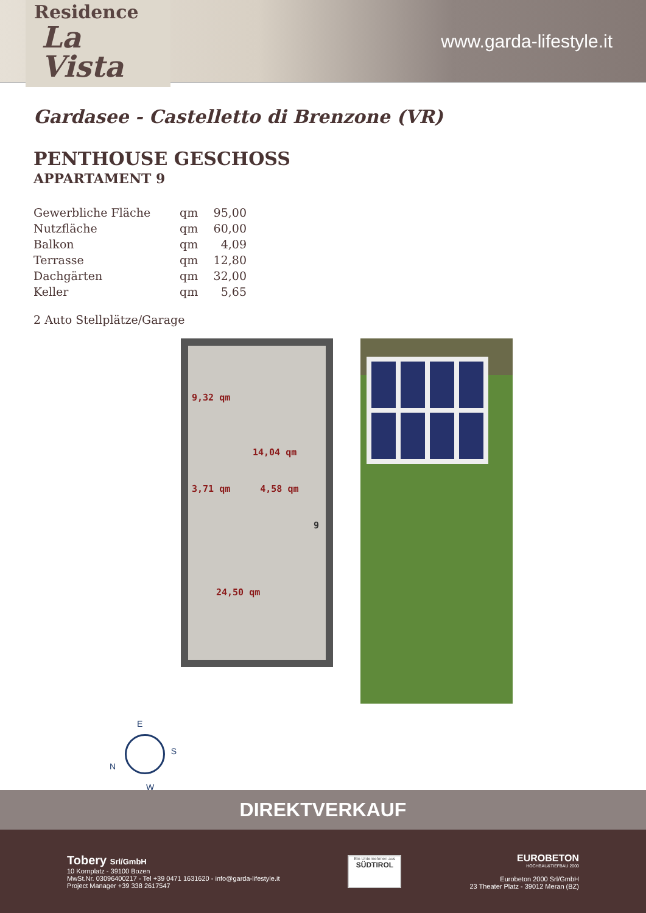Residence
La Vista
www.garda-lifestyle.it
Gardasee - Castelletto di Brenzone (VR)
PENTHOUSE GESCHOSS
APPARTAMENT 9
| Gewerbliche Fläche | qm | 95,00 |
| Nutzfläche | qm | 60,00 |
| Balkon | qm | 4,09 |
| Terrasse | qm | 12,80 |
| Dachgärten | qm | 32,00 |
| Keller | qm | 5,65 |
2 Auto Stellplätze/Garage
9,32 qm
14,04 qm
3,71 qm 4,58 qm
9
24,50 qm
E
S
N
W
DIREKTVERKAUF
Tobery Srl/GmbH
10 Kornplatz - 39100 Bozen
MwSt.Nr. 03096400217 - Tel +39 0471 1631620 - info@garda-lifestyle.it
Project Manager +39 338 2617547
Ein Unternehmen aus
SÜDTIROL
EUROBETON
HOCHBAU&TIEFBAU 2000
Eurobeton 2000 Srl/GmbH
23 Theater Platz - 39012 Meran (BZ)